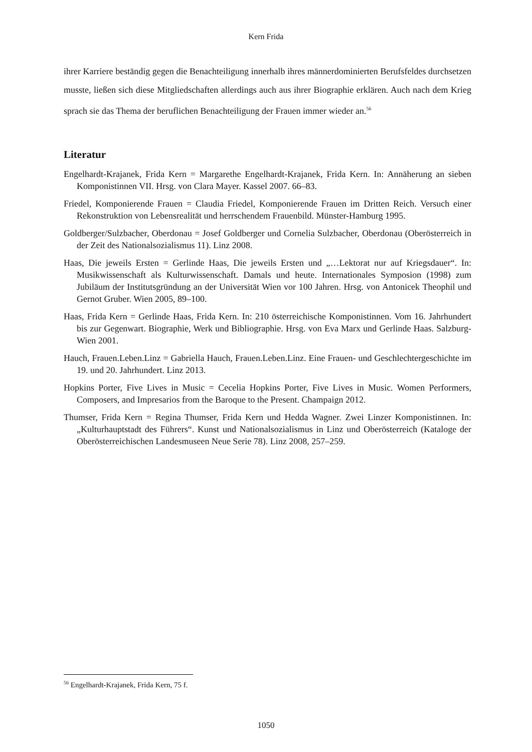Kern Frida
ihrer Karriere beständig gegen die Benachteiligung innerhalb ihres männerdominierten Berufsfeldes durchsetzen musste, ließen sich diese Mitgliedschaften allerdings auch aus ihrer Biographie erklären. Auch nach dem Krieg sprach sie das Thema der beruflichen Benachteiligung der Frauen immer wieder an.<sup>56</sup>
Literatur
Engelhardt-Krajanek, Frida Kern = Margarethe Engelhardt-Krajanek, Frida Kern. In: Annäherung an sieben Komponistinnen VII. Hrsg. von Clara Mayer. Kassel 2007. 66–83.
Friedel, Komponierende Frauen = Claudia Friedel, Komponierende Frauen im Dritten Reich. Versuch einer Rekonstruktion von Lebensrealität und herrschendem Frauenbild. Münster-Hamburg 1995.
Goldberger/Sulzbacher, Oberdonau = Josef Goldberger und Cornelia Sulzbacher, Oberdonau (Oberösterreich in der Zeit des Nationalsozialismus 11). Linz 2008.
Haas, Die jeweils Ersten = Gerlinde Haas, Die jeweils Ersten und „…Lektorat nur auf Kriegsdauer“. In: Musikwissenschaft als Kulturwissenschaft. Damals und heute. Internationales Symposion (1998) zum Jubiläum der Institutsgründung an der Universität Wien vor 100 Jahren. Hrsg. von Antonicek Theophil und Gernot Gruber. Wien 2005, 89–100.
Haas, Frida Kern = Gerlinde Haas, Frida Kern. In: 210 österreichische Komponistinnen. Vom 16. Jahrhundert bis zur Gegenwart. Biographie, Werk und Bibliographie. Hrsg. von Eva Marx und Gerlinde Haas. Salzburg-Wien 2001.
Hauch, Frauen.Leben.Linz = Gabriella Hauch, Frauen.Leben.Linz. Eine Frauen- und Geschlechtergeschichte im 19. und 20. Jahrhundert. Linz 2013.
Hopkins Porter, Five Lives in Music = Cecelia Hopkins Porter, Five Lives in Music. Women Performers, Composers, and Impresarios from the Baroque to the Present. Champaign 2012.
Thumser, Frida Kern = Regina Thumser, Frida Kern und Hedda Wagner. Zwei Linzer Komponistinnen. In: „Kulturhauptstadt des Führers“. Kunst und Nationalsozialismus in Linz und Oberösterreich (Kataloge der Oberösterreichischen Landesmuseen Neue Serie 78). Linz 2008, 257–259.
<sup>56</sup> Engelhardt-Krajanek, Frida Kern, 75 f.
1050